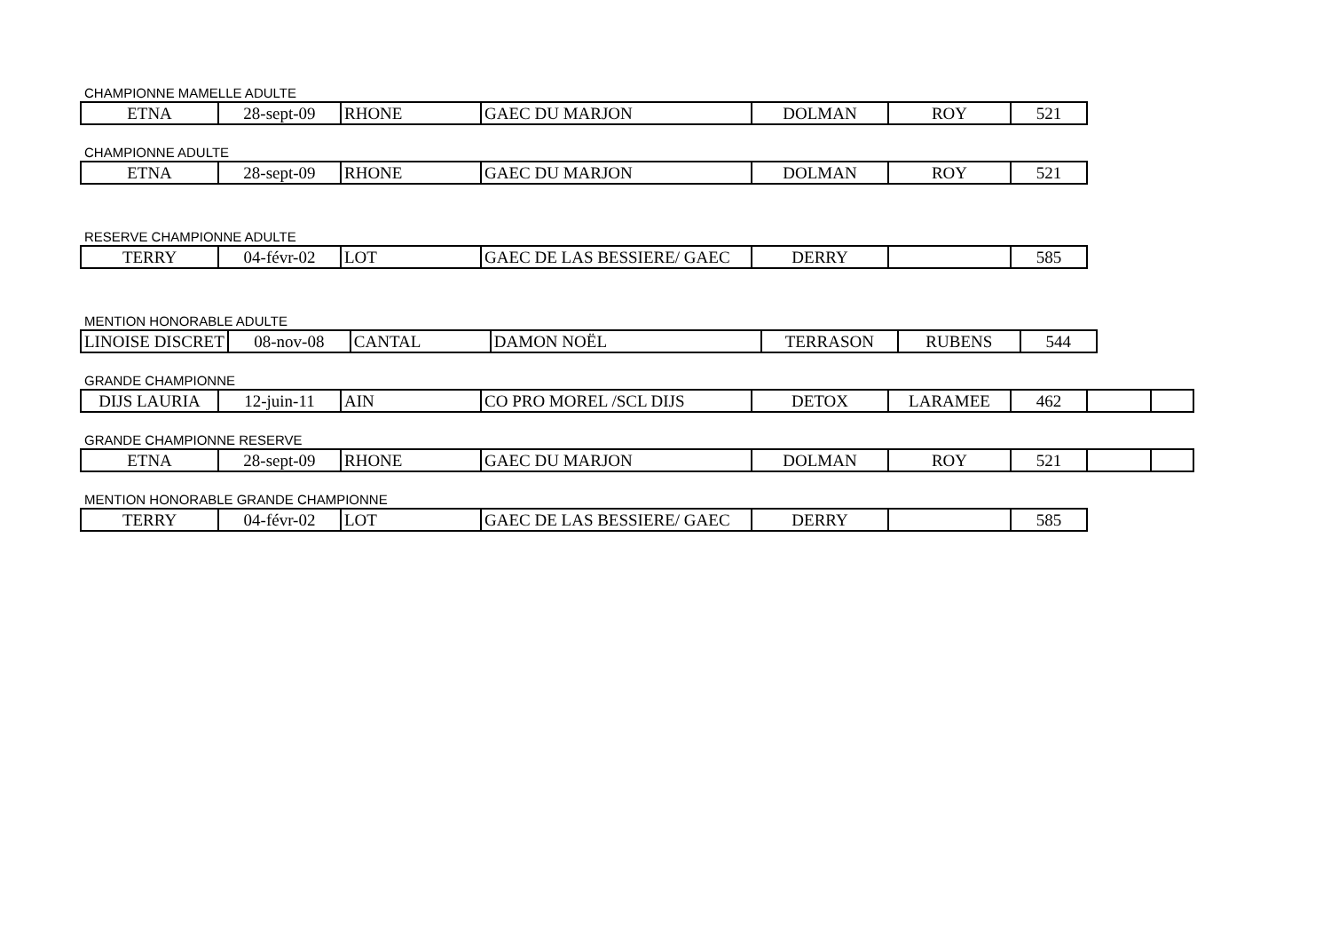CHAMPIONNE MAMELLE ADULTE
| ETNA | 28-sept-09 | RHONE | GAEC DU MARJON | DOLMAN | ROY | 521 |
CHAMPIONNE ADULTE
| ETNA | 28-sept-09 | RHONE | GAEC DU MARJON | DOLMAN | ROY | 521 |
RESERVE CHAMPIONNE ADULTE
| TERRY | 04-févr-02 | LOT | GAEC DE LAS BESSIERE/ GAEC | DERRY | | 585 |
MENTION HONORABLE ADULTE
| LINOISE DISCRET | 08-nov-08 | CANTAL | DAMON NOËL | TERRASON | RUBENS | 544 |
GRANDE CHAMPIONNE
| DIJS LAURIA | 12-juin-11 | AIN | CO PRO MOREL /SCL DIJS | DETOX | LARAMEE | 462 | | |
GRANDE CHAMPIONNE RESERVE
| ETNA | 28-sept-09 | RHONE | GAEC DU MARJON | DOLMAN | ROY | 521 | | |
MENTION HONORABLE GRANDE CHAMPIONNE
| TERRY | 04-févr-02 | LOT | GAEC DE LAS BESSIERE/ GAEC | DERRY | | 585 |